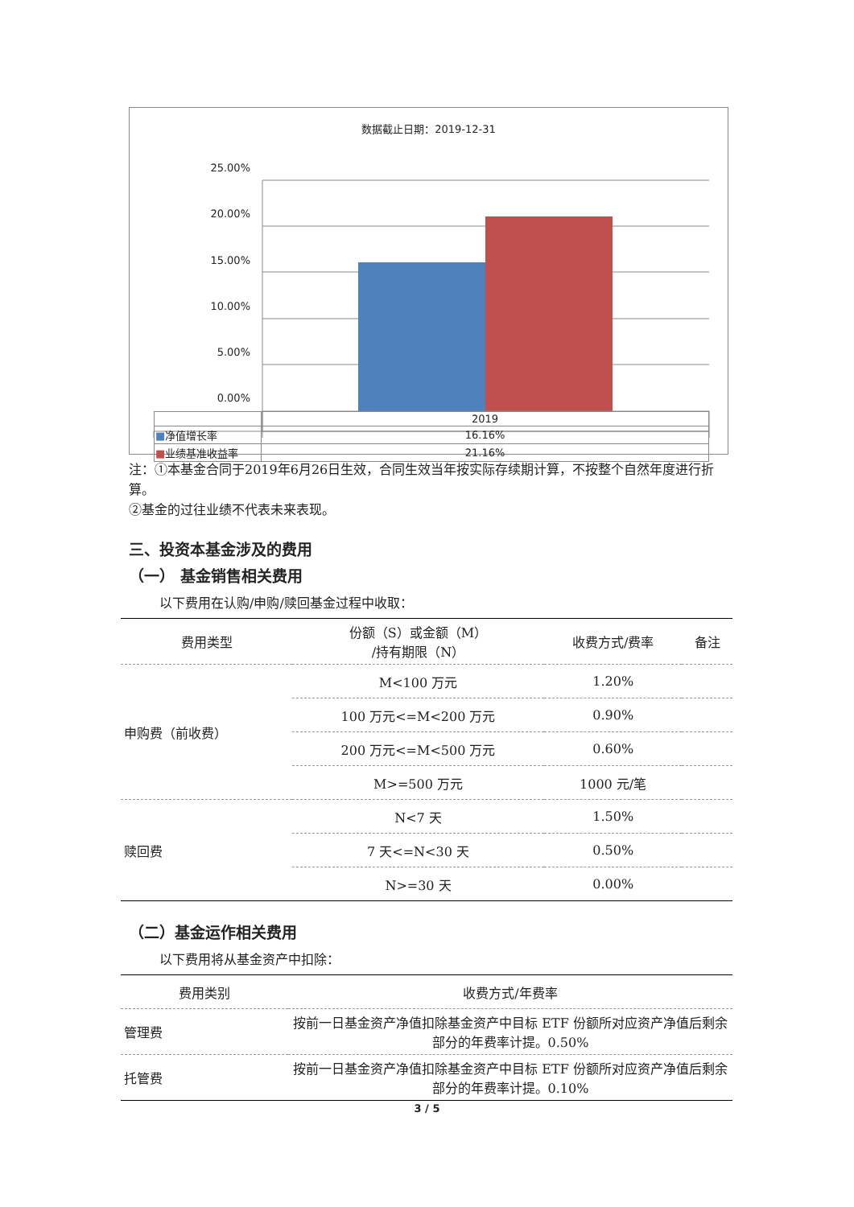数据截止日期：2019-12-31
25.00%
20.00%
15.00%
10.00%
5.00%
0.00%
| | 2019 |
| ■ 净值增长率 | 16.16% |
| ■ 业绩基准收益率 | 21.16% |
注：①本基金合同于2019年6月26日生效，合同生效当年按实际存续期计算，不按整个自然年度进行折算。
②基金的过往业绩不代表未来表现。
三、投资本基金涉及的费用
（一） 基金销售相关费用
以下费用在认购/申购/赎回基金过程中收取：
| 费用类型 | 份额（S）或金额（M） /持有期限（N） | 收费方式/费率 | 备注 |
| --- | --- | --- | --- |
| 申购费（前收费） | M<100 万元 | 1.20% | |
| | 100 万元<=M<200 万元 | 0.90% | |
| | 200 万元<=M<500 万元 | 0.60% | |
| | M>=500 万元 | 1000 元/笔 | |
| 赎回费 | N<7 天 | 1.50% | |
| | 7 天<=N<30 天 | 0.50% | |
| | N>=30 天 | 0.00% | |
（二）基金运作相关费用
以下费用将从基金资产中扣除：
| 费用类别 | 收费方式/年费率 |
| --- | --- |
| 管理费 | 按前一日基金资产净值扣除基金资产中目标 ETF 份额所对应资产净值后剩余部分的年费率计提。0.50% |
| 托管费 | 按前一日基金资产净值扣除基金资产中目标 ETF 份额所对应资产净值后剩余部分的年费率计提。0.10% |
3 / 5